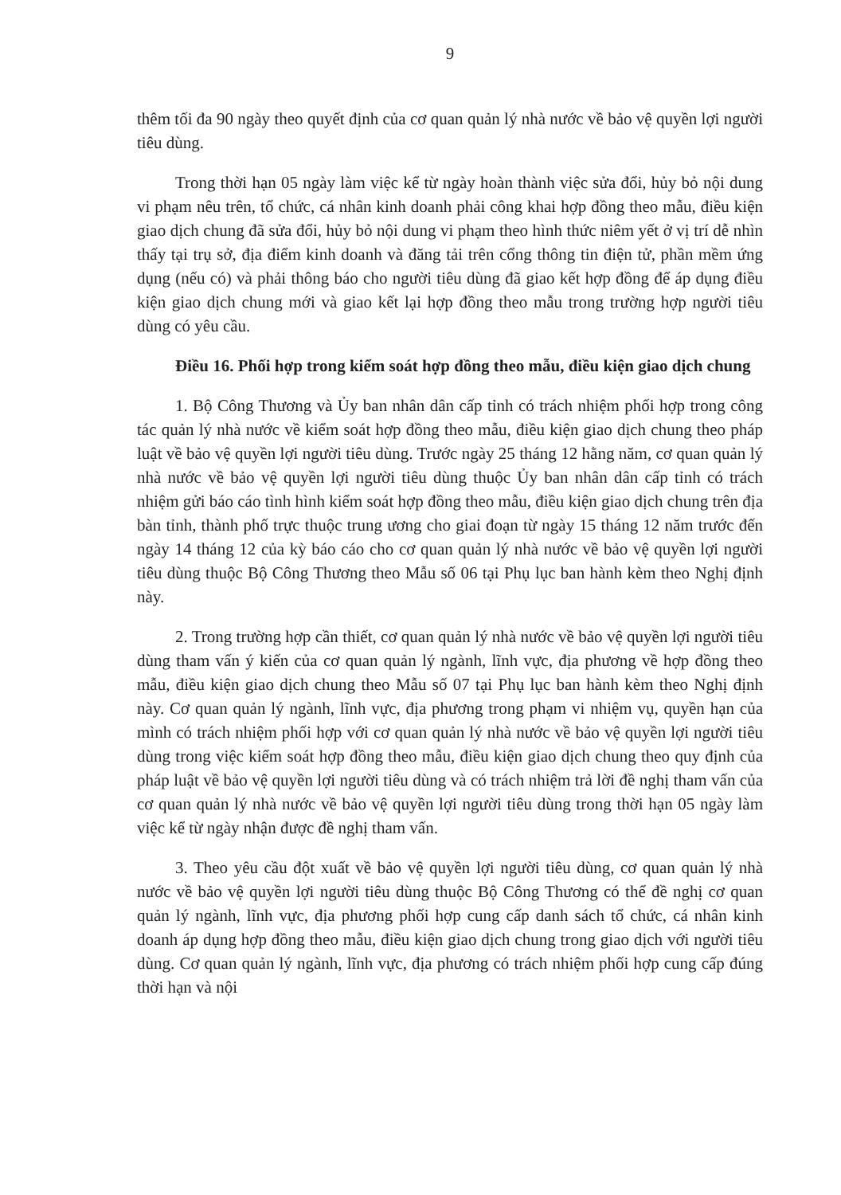9
thêm tối đa 90 ngày theo quyết định của cơ quan quản lý nhà nước về bảo vệ quyền lợi người tiêu dùng.
Trong thời hạn 05 ngày làm việc kể từ ngày hoàn thành việc sửa đổi, hủy bỏ nội dung vi phạm nêu trên, tổ chức, cá nhân kinh doanh phải công khai hợp đồng theo mẫu, điều kiện giao dịch chung đã sửa đổi, hủy bỏ nội dung vi phạm theo hình thức niêm yết ở vị trí dễ nhìn thấy tại trụ sở, địa điểm kinh doanh và đăng tải trên cổng thông tin điện tử, phần mềm ứng dụng (nếu có) và phải thông báo cho người tiêu dùng đã giao kết hợp đồng để áp dụng điều kiện giao dịch chung mới và giao kết lại hợp đồng theo mẫu trong trường hợp người tiêu dùng có yêu cầu.
Điều 16. Phối hợp trong kiểm soát hợp đồng theo mẫu, điều kiện giao dịch chung
1. Bộ Công Thương và Ủy ban nhân dân cấp tỉnh có trách nhiệm phối hợp trong công tác quản lý nhà nước về kiểm soát hợp đồng theo mẫu, điều kiện giao dịch chung theo pháp luật về bảo vệ quyền lợi người tiêu dùng. Trước ngày 25 tháng 12 hằng năm, cơ quan quản lý nhà nước về bảo vệ quyền lợi người tiêu dùng thuộc Ủy ban nhân dân cấp tỉnh có trách nhiệm gửi báo cáo tình hình kiểm soát hợp đồng theo mẫu, điều kiện giao dịch chung trên địa bàn tỉnh, thành phố trực thuộc trung ương cho giai đoạn từ ngày 15 tháng 12 năm trước đến ngày 14 tháng 12 của kỳ báo cáo cho cơ quan quản lý nhà nước về bảo vệ quyền lợi người tiêu dùng thuộc Bộ Công Thương theo Mẫu số 06 tại Phụ lục ban hành kèm theo Nghị định này.
2. Trong trường hợp cần thiết, cơ quan quản lý nhà nước về bảo vệ quyền lợi người tiêu dùng tham vấn ý kiến của cơ quan quản lý ngành, lĩnh vực, địa phương về hợp đồng theo mẫu, điều kiện giao dịch chung theo Mẫu số 07 tại Phụ lục ban hành kèm theo Nghị định này. Cơ quan quản lý ngành, lĩnh vực, địa phương trong phạm vi nhiệm vụ, quyền hạn của mình có trách nhiệm phối hợp với cơ quan quản lý nhà nước về bảo vệ quyền lợi người tiêu dùng trong việc kiểm soát hợp đồng theo mẫu, điều kiện giao dịch chung theo quy định của pháp luật về bảo vệ quyền lợi người tiêu dùng và có trách nhiệm trả lời đề nghị tham vấn của cơ quan quản lý nhà nước về bảo vệ quyền lợi người tiêu dùng trong thời hạn 05 ngày làm việc kể từ ngày nhận được đề nghị tham vấn.
3. Theo yêu cầu đột xuất về bảo vệ quyền lợi người tiêu dùng, cơ quan quản lý nhà nước về bảo vệ quyền lợi người tiêu dùng thuộc Bộ Công Thương có thể đề nghị cơ quan quản lý ngành, lĩnh vực, địa phương phối hợp cung cấp danh sách tổ chức, cá nhân kinh doanh áp dụng hợp đồng theo mẫu, điều kiện giao dịch chung trong giao dịch với người tiêu dùng. Cơ quan quản lý ngành, lĩnh vực, địa phương có trách nhiệm phối hợp cung cấp đúng thời hạn và nội